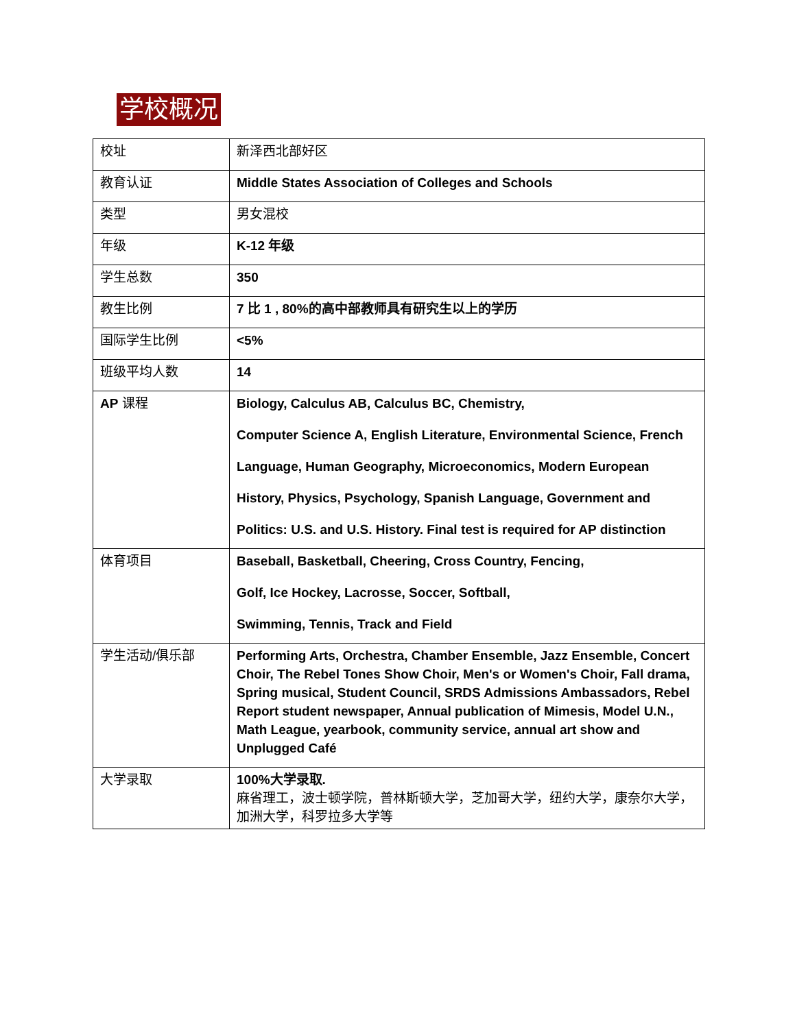学校概况
| 校址 | 新泽西北部好区 |
| 教育认证 | Middle States Association of Colleges and Schools |
| 类型 | 男女混校 |
| 年级 | K-12 年级 |
| 学生总数 | 350 |
| 教生比例 | 7 比 1 , 80%的高中部教师具有研究生以上的学历 |
| 国际学生比例 | <5% |
| 班级平均人数 | 14 |
| AP 课程 | Biology, Calculus AB, Calculus BC, Chemistry, Computer Science A, English Literature, Environmental Science, French Language, Human Geography, Microeconomics, Modern European History, Physics, Psychology, Spanish Language, Government and Politics: U.S. and U.S. History. Final test is required for AP distinction |
| 体育项目 | Baseball, Basketball, Cheering, Cross Country, Fencing, Golf, Ice Hockey, Lacrosse, Soccer, Softball, Swimming, Tennis, Track and Field |
| 学生活动/俱乐部 | Performing Arts, Orchestra, Chamber Ensemble, Jazz Ensemble, Concert Choir, The Rebel Tones Show Choir, Men's or Women's Choir, Fall drama, Spring musical, Student Council, SRDS Admissions Ambassadors, Rebel Report student newspaper, Annual publication of Mimesis, Model U.N., Math League, yearbook, community service, annual art show and Unplugged Café |
| 大学录取 | 100%大学录取. 麻省理工，波士顿学院，普林斯顿大学，芝加哥大学，纽约大学，康奈尔大学， 加洲大学，科罗拉多大学等 |